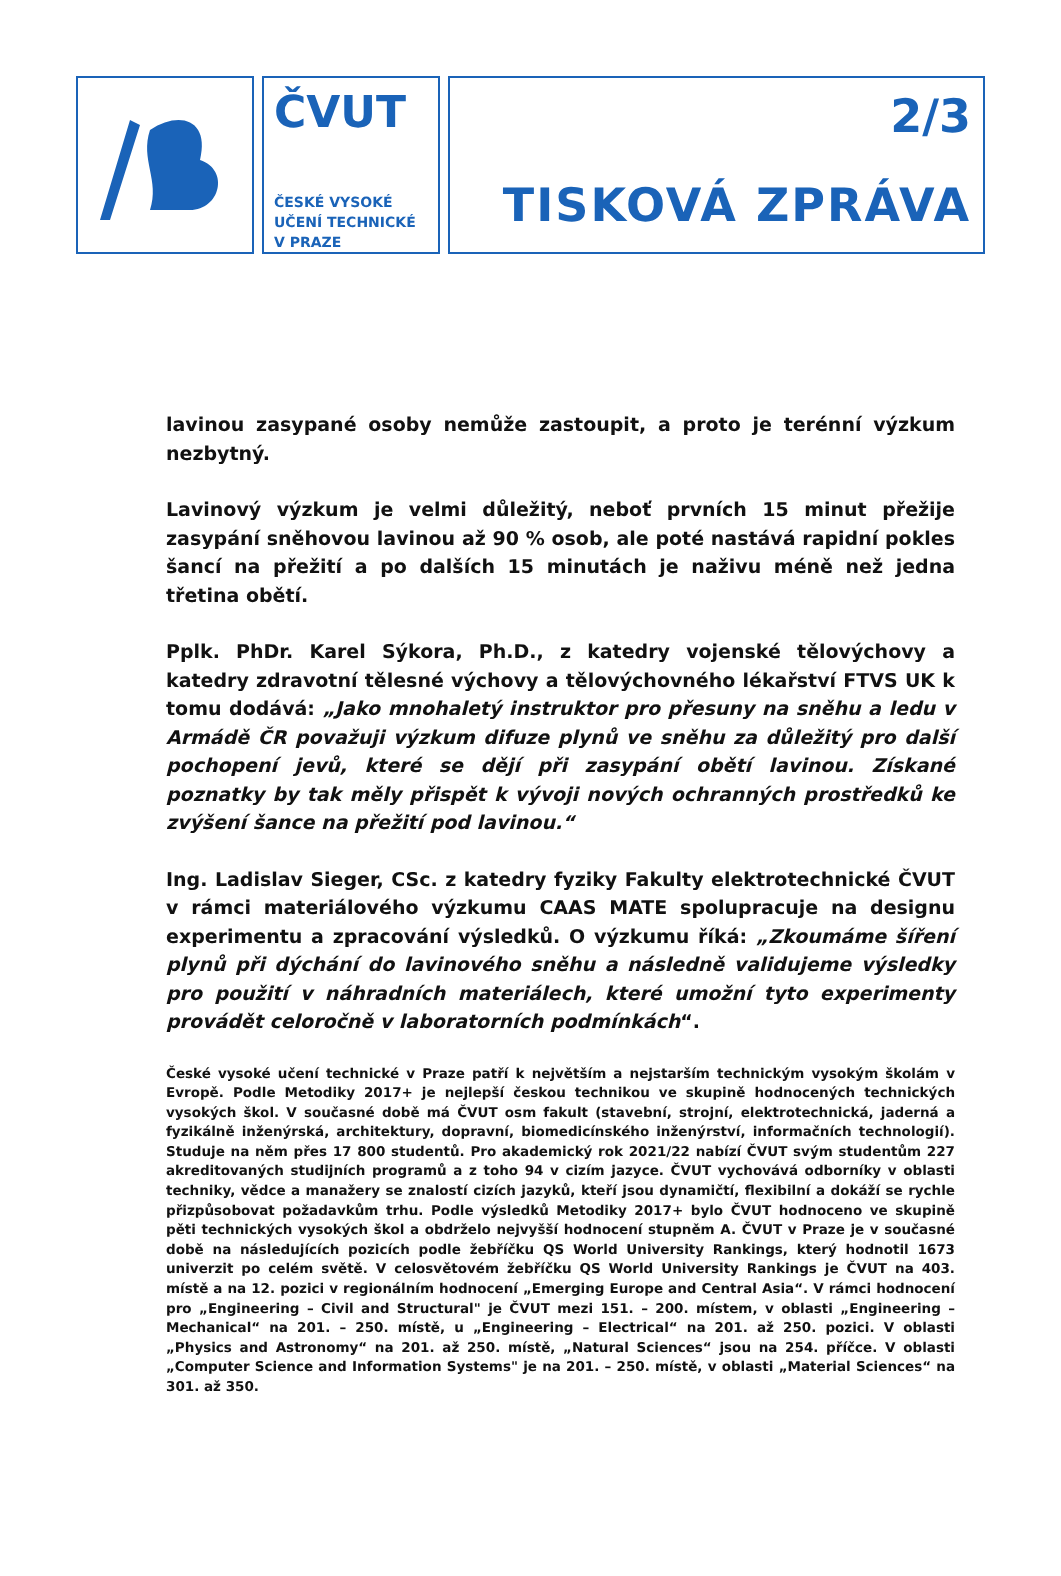ČVUT
ČESKÉ VYSOKÉ
UČENÍ TECHNICKÉ
V PRAZE
2/3
TISKOVÁ ZPRÁVA
lavinou zasypané osoby nemůže zastoupit, a proto je terénní výzkum nezbytný.
Lavinový výzkum je velmi důležitý, neboť prvních 15 minut přežije zasypání sněhovou lavinou až 90 % osob, ale poté nastává rapidní pokles šancí na přežití a po dalších 15 minutách je naživu méně než jedna třetina obětí.
Pplk. PhDr. Karel Sýkora, Ph.D., z katedry vojenské tělovýchovy a katedry zdravotní tělesné výchovy a tělovýchovného lékařství FTVS UK k tomu dodává: „Jako mnohaletý instruktor pro přesuny na sněhu a ledu v Armádě ČR považuji výzkum difuze plynů ve sněhu za důležitý pro další pochopení jevů, které se dějí při zasypání obětí lavinou. Získané poznatky by tak měly přispět k vývoji nových ochranných prostředků ke zvýšení šance na přežití pod lavinou.“
Ing. Ladislav Sieger, CSc. z katedry fyziky Fakulty elektrotechnické ČVUT v rámci materiálového výzkumu CAAS MATE spolupracuje na designu experimentu a zpracování výsledků. O výzkumu říká: „Zkoumáme šíření plynů při dýchání do lavinového sněhu a následně validujeme výsledky pro použití v náhradních materiálech, které umožní tyto experimenty provádět celoročně v laboratorních podmínkách“.
České vysoké učení technické v Praze patří k největším a nejstarším technickým vysokým školám v Evropě. Podle Metodiky 2017+ je nejlepší českou technikou ve skupině hodnocených technických vysokých škol. V současné době má ČVUT osm fakult (stavební, strojní, elektrotechnická, jaderná a fyzikálně inženýrská, architektury, dopravní, biomedicínského inženýrství, informačních technologií). Studuje na něm přes 17 800 studentů. Pro akademický rok 2021/22 nabízí ČVUT svým studentům 227 akreditovaných studijních programů a z toho 94 v cizím jazyce. ČVUT vychovává odborníky v oblasti techniky, vědce a manažery se znalostí cizích jazyků, kteří jsou dynamičtí, flexibilní a dokáží se rychle přizpůsobovat požadavkům trhu. Podle výsledků Metodiky 2017+ bylo ČVUT hodnoceno ve skupině pěti technických vysokých škol a obdrželo nejvyšší hodnocení stupněm A. ČVUT v Praze je v současné době na následujících pozicích podle žebříčku QS World University Rankings, který hodnotil 1673 univerzit po celém světě. V celosvětovém žebříčku QS World University Rankings je ČVUT na 403. místě a na 12. pozici v regionálním hodnocení „Emerging Europe and Central Asia“. V rámci hodnocení pro „Engineering – Civil and Structural" je ČVUT mezi 151. – 200. místem, v oblasti „Engineering – Mechanical“ na 201. – 250. místě, u „Engineering – Electrical“ na 201. až 250. pozici. V oblasti „Physics and Astronomy“ na 201. až 250. místě, „Natural Sciences“ jsou na 254. příčce. V oblasti „Computer Science and Information Systems" je na 201. – 250. místě, v oblasti „Material Sciences“ na 301. až 350.